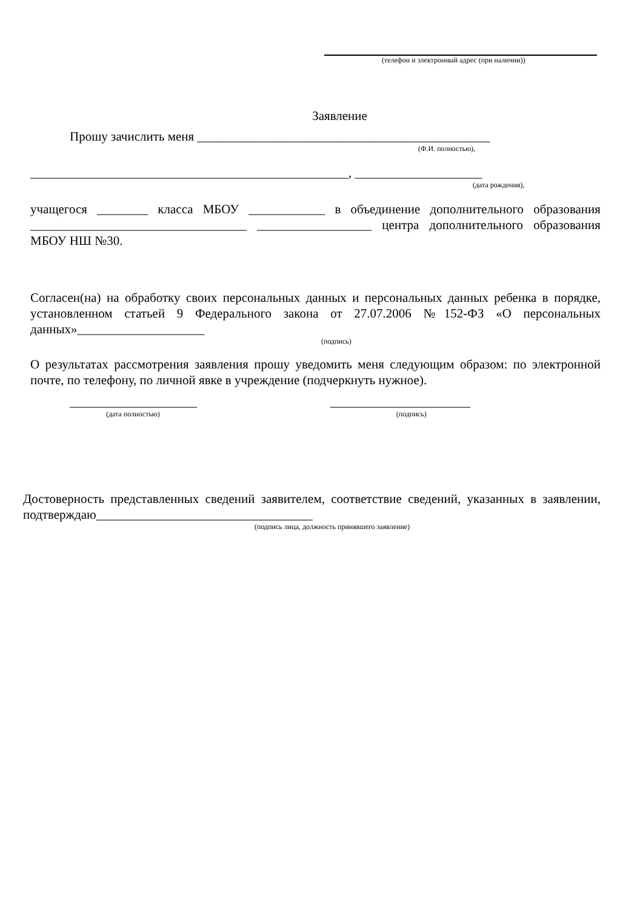(телефон и электронный адрес (при наличии))
Заявление
Прошу зачислить меня ______________________________________________
(Ф.И. полностью),
__________________________________________________, ____________________
(дата рождения),
учащегося ________ класса МБОУ ____________ в объединение дополнительного образования __________________________________ __________________ центра дополнительного образования МБОУ НШ №30.
Согласен(на) на обработку своих персональных данных и персональных данных ребенка в порядке, установленном статьей 9 Федерального закона от 27.07.2006 №152-ФЗ «О персональных данных»____________________
(подпись)
О результатах рассмотрения заявления прошу уведомить меня следующим образом: по электронной почте, по телефону, по личной явке в учреждение (подчеркнуть нужное).
____________________ ______________________
(дата полностью) (подпись)
Достоверность представленных сведений заявителем, соответствие сведений, указанных в заявлении, подтверждаю__________________________________
(подпись лица, должность принявшего заявление)